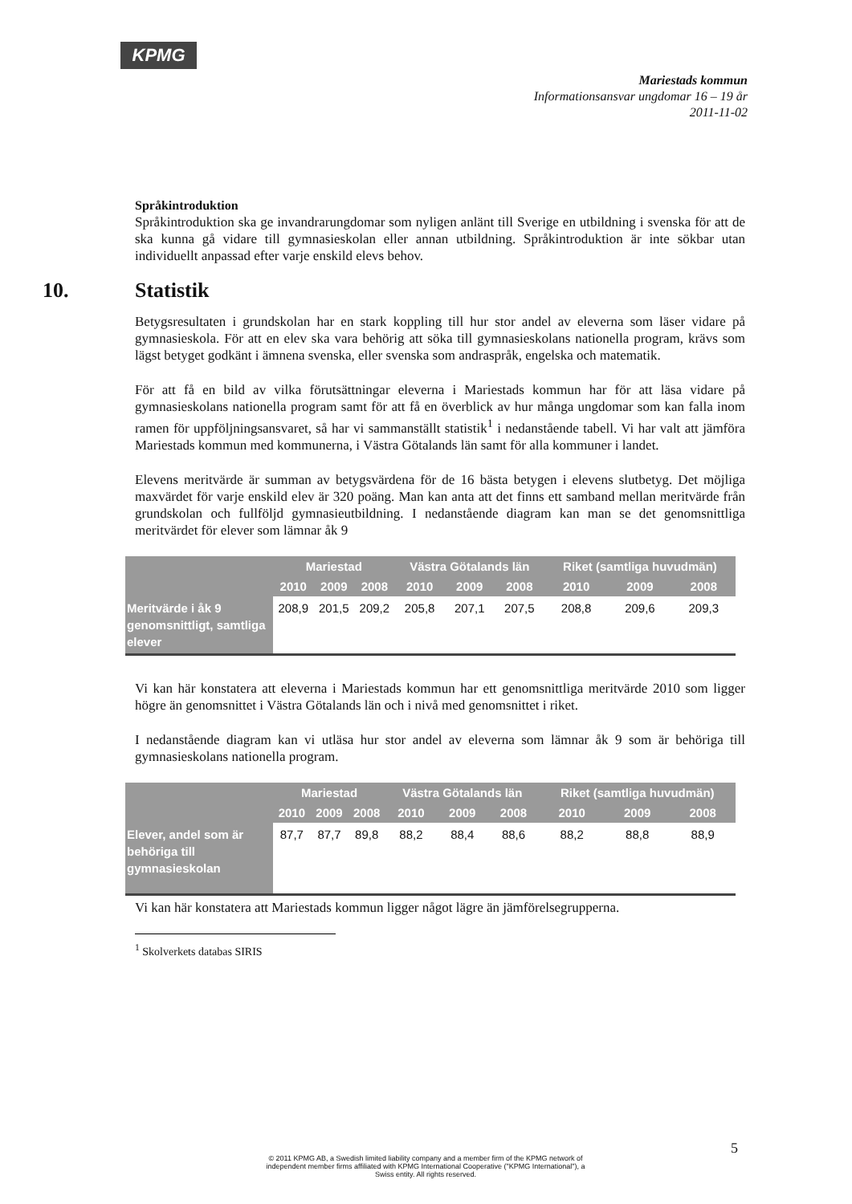KPMG
Mariestads kommun
Informationsansvar ungdomar 16 – 19 år
2011-11-02
Språkintroduktion
Språkintroduktion ska ge invandrarungdomar som nyligen anlänt till Sverige en utbildning i svenska för att de ska kunna gå vidare till gymnasieskolan eller annan utbildning. Språkintroduktion är inte sökbar utan individuellt anpassad efter varje enskild elevs behov.
10. Statistik
Betygsresultaten i grundskolan har en stark koppling till hur stor andel av eleverna som läser vidare på gymnasieskola. För att en elev ska vara behörig att söka till gymnasieskolans nationella program, krävs som lägst betyget godkänt i ämnena svenska, eller svenska som andraspråk, engelska och matematik.
För att få en bild av vilka förutsättningar eleverna i Mariestads kommun har för att läsa vidare på gymnasieskolans nationella program samt för att få en överblick av hur många ungdomar som kan falla inom ramen för uppföljningsansvaret, så har vi sammanställt statistik<sup>1</sup> i nedanstående tabell. Vi har valt att jämföra Mariestads kommun med kommunerna, i Västra Götalands län samt för alla kommuner i landet.
Elevens meritvärde är summan av betygsvärdena för de 16 bästa betygen i elevens slutbetyg. Det möjliga maxvärdet för varje enskild elev är 320 poäng. Man kan anta att det finns ett samband mellan meritvärde från grundskolan och fullföljd gymnasieutbildning. I nedanstående diagram kan man se det genomsnittliga meritvärdet för elever som lämnar åk 9
| | Mariestad | | | Västra Götalands län | | | Riket (samtliga huvudmän) | | |
| --- | --- | --- | --- | --- | --- | --- | --- | --- | --- |
| | 2010 | 2009 | 2008 | 2010 | 2009 | 2008 | 2010 | 2009 | 2008 |
| Meritvärde i åk 9 genomsnittligt, samtliga elever | 208,9 | 201,5 | 209,2 | 205,8 | 207,1 | 207,5 | 208,8 | 209,6 | 209,3 |
Vi kan här konstatera att eleverna i Mariestads kommun har ett genomsnittliga meritvärde 2010 som ligger högre än genomsnittet i Västra Götalands län och i nivå med genomsnittet i riket.
I nedanstående diagram kan vi utläsa hur stor andel av eleverna som lämnar åk 9 som är behöriga till gymnasieskolans nationella program.
| | Mariestad | | | Västra Götalands län | | | Riket (samtliga huvudmän) | | |
| --- | --- | --- | --- | --- | --- | --- | --- | --- | --- |
| | 2010 | 2009 | 2008 | 2010 | 2009 | 2008 | 2010 | 2009 | 2008 |
| Elever, andel som är behöriga till gymnasieskolan | 87,7 | 87,7 | 89,8 | 88,2 | 88,4 | 88,6 | 88,2 | 88,8 | 88,9 |
Vi kan här konstatera att Mariestads kommun ligger något lägre än jämförelsegrupperna.
<sup>1</sup> Skolverkets databas SIRIS
5
© 2011 KPMG AB, a Swedish limited liability company and a member firm of the KPMG network of independent member firms affiliated with KPMG International Cooperative ("KPMG International"), a Swiss entity. All rights reserved.